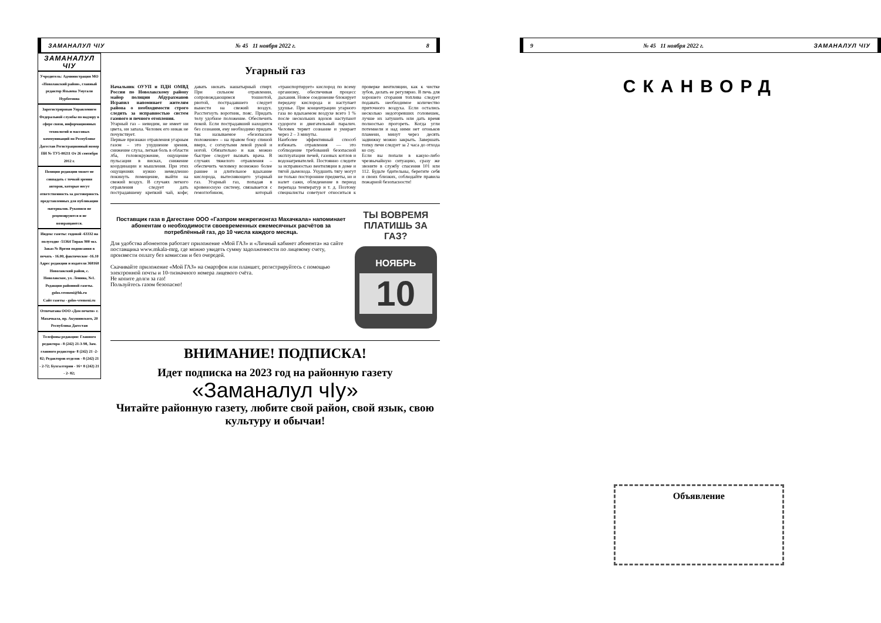ЗАМАНАЛУЛ ЧIУ № 45 11 ноября 2022 г. 8
ЗАМАНАЛУЛ ЧIУ
Учредитель: Администрация МО «Новолакский район», главный редактор Яхьяева Умугали Нурбеговна
Зарегистрирован Управлением Федеральной службы по надзору в сфере связи, информационных технологий и массовых коммуникаций по Республике Дагестан Регистрационный номер ПИ № ТУ5-00211 От 26 сентября 2012 г.
Позиция редакции может не совпадать с точкой зрения авторов, которые несут ответственность за достоверность представленных для публикации материалов. Рукописи не рецензируются и не возвращаются.
Индекс газеты: годовой -63332 на полугодие -51364 Тираж 900 экз. Заказ № Время подписания в печать - 16.00, фактическое -16.10 Адрес редакции и издателя 368160 Новолакский район, с. Новолакское, ул. Ленина, №1. Редакция районной газеты. golos.vremeni@bk.ru
Сайт газеты - golos-vremeni.ru
Отпечатана ООО «Дом печати» г. Махачкала, пр. Акушинского, 20 Республика Дагестан
Телефоны редакции: Главного редактора - 8 (242) 21-3-98, Зам. главного редактора- 8 (242) 21 -2-82; Редакторов отделов - 8 (242) 21 - 2-72; Бухгалтерии - 16+ 8 (242) 21 - 2- 82;
Угарный газ
Начальник ОУУП и ПДН ОМВД России по Новолакскому району майор полиции Абдурахманов Исрапил напоминает жителям района о необходимости строго следить за исправностью систем газового и печного отопления.
Угарный газ – невидим, не имеет ни цвета, ни запаха. Человек его никак не почувствует.
Первые признаки отравления угарным газом – это ухудшение зрения, снижение слуха, легкая боль в области лба, головокружение, ощущение пульсации в висках, снижение координации и мышления. При этих ощущениях нужно немедленно покинуть помещение, выйти на свежий воздух. В случаях легкого отравления следует дать пострадавшему крепкий чай, кофе; давать нюхать нашатырный спирт. При сильном отравлении, сопровождающимся тошнотой, рвотой, пострадавшего следует вынести на свежий воздух. Расстегнуть воротник, пояс. Придать телу удобное положение. Обеспечить покой. Если пострадавший находится без сознания, ему необходимо придать так называемое «безопасное положение» – на правом боку спиной вверх, с согнутыми левой рукой и ногой. Обязательно и как можно быстрее следует вызвать врача. В случаях тяжелого отравления – обеспечить человеку возможно более раннее и длительное вдыхание кислорода, вытесняющего угарный газ. Угарный газ, попадая в кровеносную систему, связывается с гемоглобином, который «транспортирует» кислород по всему организму, обеспечивая процесс дыхания. Новое соединение блокирует передачу кислорода и наступает удушье. При концентрации угарного газа во вдыхаемом воздухе всего 1 % после нескольких вдохов наступают судороги и двигательный паралич. Человек теряет сознание и умирает через 2 – 3 минуты.
Наиболее эффективный способ избежать отравления — это соблюдение требований безопасной эксплуатации печей, газовых котлов и водонагревателей. Постоянно следите за исправностью вентиляции в доме и тягой дымохода. Ухудшить тягу могут не только посторонние предметы, но и налет сажи, обледенение в период перепада температур и т. д. Поэтому специалисты советуют относиться к проверке вентиляции, как к чистке зубов, делать ее регулярно. В печь для хорошего сгорания топлива следует подавать необходимое количество приточного воздуха. Если остались несколько недогоревших головешек, лучше их затушить или дать время полностью прогореть. Когда угли потемнели и над ними нет огоньков пламени, минут через десять задвижку можно закрыть. Завершать топку печи следует за 2 часа до отхода ко сну.
Если вы попали в какую-либо чрезвычайную ситуацию, сразу же звоните в службу спасения 101 или 112. Будьте бдительны, берегите себя и своих близких, соблюдайте правила пожарной безопасности!
Поставщик газа в Дагестане ООО «Газпром межрегионгаз Махачкала» напоминает абонентам о необходимости своевременных ежемесячных расчётов за потреблённый газ, до 10 числа каждого месяца.
Для удобства абонентов работает приложение «Мой ГАЗ» и «Личный кабинет абонента» на сайте поставщика www.mkala-mrg, где можно увидеть сумму задолженности по лицевому счету, произвести оплату без комиссии и без очередей.
Скачивайте приложение «Мой ГАЗ» на смартфон или планшет, регистрируйтесь с помощью электронной почты и 10-тизначного номера лицевого счёта.
Не копите долги за газ!
Пользуйтесь газом безопасно!
ТЫ ВОВРЕМЯ ПЛАТИШЬ ЗА ГАЗ?
НОЯБРЬ
10
ВНИМАНИЕ! ПОДПИСКА!
Идет подписка на 2023 год на районную газету
«Заманалул чIу»
Читайте районную газету, любите свой район, свой язык, свою культуру и обычаи!
9 № 45 11 ноября 2022 г. ЗАМАНАЛУЛ ЧIУ
СКАНВОРД
Объявление